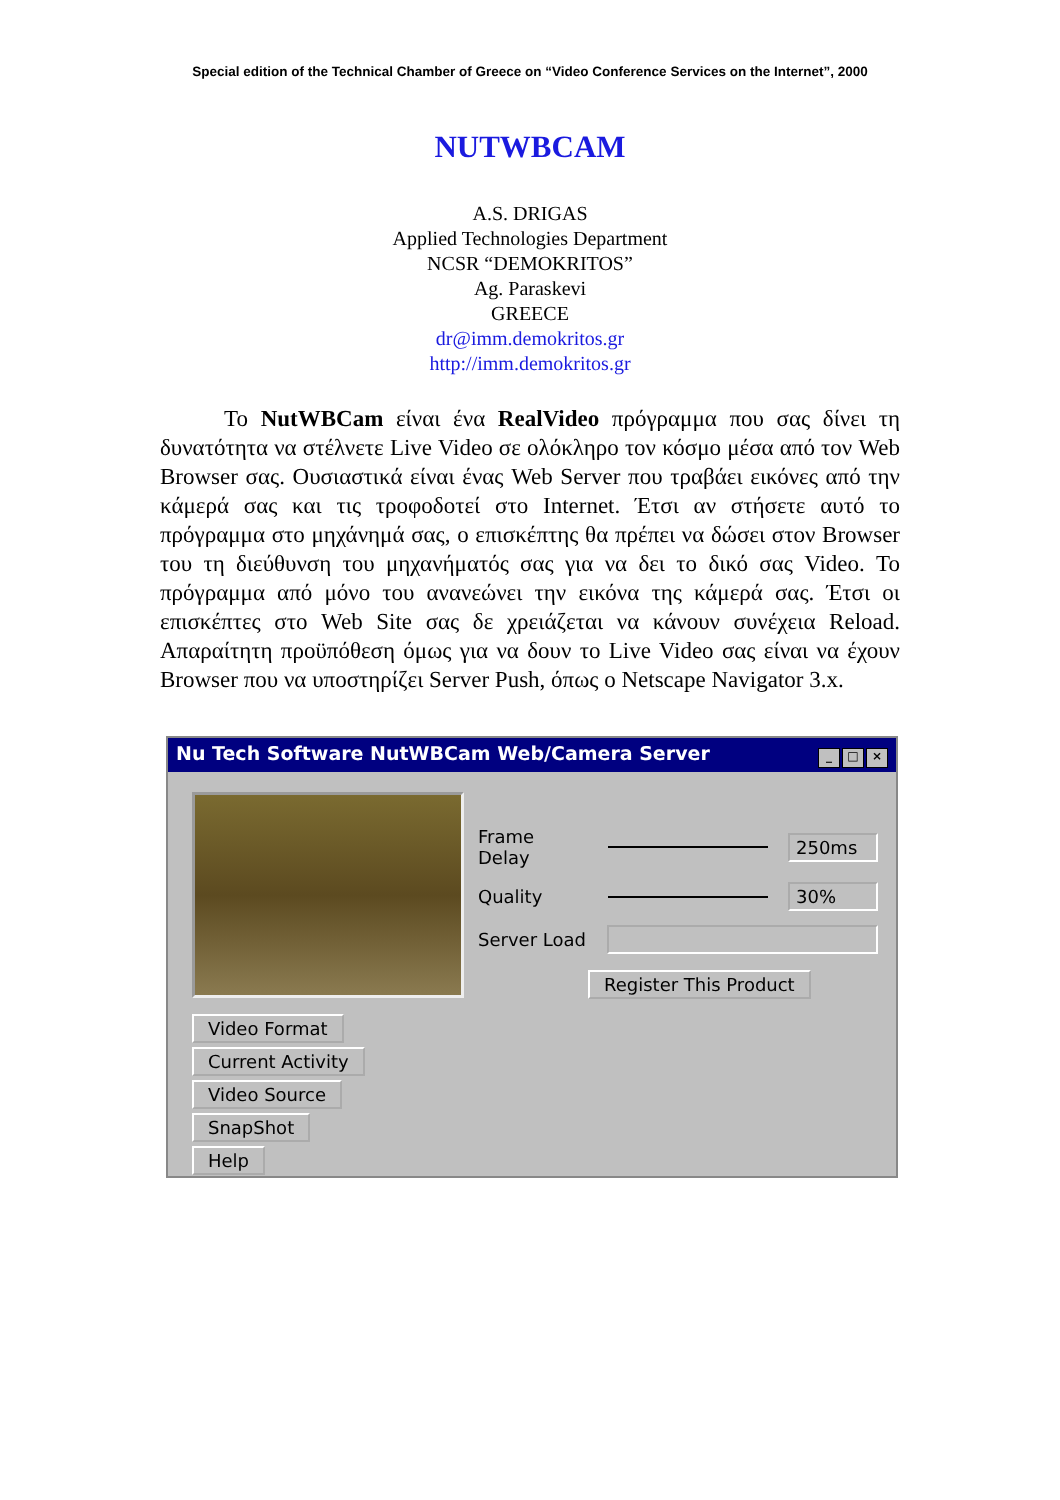Special edition of the Technical Chamber of Greece on “Video Conference Services on the Internet”, 2000
NUTWBCAM
A.S. DRIGAS
Applied Technologies Department
NCSR “DEMOKRITOS”
Ag. Paraskevi
GREECE
dr@imm.demokritos.gr
http://imm.demokritos.gr
Το NutWBCam είναι ένα RealVideo πρόγραμμα που σας δίνει τη δυνατότητα να στέλνετε Live Video σε ολόκληρο τον κόσμο μέσα από τον Web Browser σας. Ουσιαστικά είναι ένας Web Server που τραβάει εικόνες από την κάμερά σας και τις τροφοδοτεί στο Internet. Έτσι αν στήσετε αυτό το πρόγραμμα στο μηχάνημά σας, ο επισκέπτης θα πρέπει να δώσει στον Browser του τη διεύθυνση του μηχανήματός σας για να δει το δικό σας Video. Το πρόγραμμα από μόνο του ανανεώνει την εικόνα της κάμερά σας. Έτσι οι επισκέπτες στο Web Site σας δε χρειάζεται να κάνουν συνέχεια Reload. Απαραίτητη προϋπόθεση όμως για να δουν το Live Video σας είναι να έχουν Browser που να υποστηρίζει Server Push, όπως ο Netscape Navigator 3.x.
Nu Tech Software NutWBCam Web/Camera Server _ □ ×
Video Format Current Activity
Video Source
SnapShot
Help
Frame Delay 250ms
Quality 30%
Server Load
Register This Product